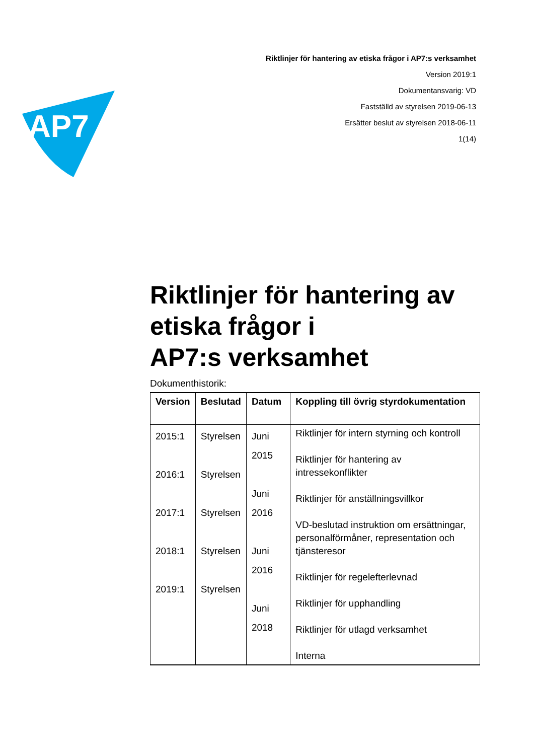Riktlinjer för hantering av etiska frågor i AP7:s verksamhet
Version 2019:1
Dokumentansvarig: VD
Fastställd av styrelsen 2019-06-13
Ersätter beslut av styrelsen 2018-06-11
1(14)
AP7
Riktlinjer för hantering av etiska frågor i
AP7:s verksamhet
Dokumenthistorik:
| Version | Beslutad | Datum | Koppling till övrig styrdokumentation |
| --- | --- | --- | --- |
| 2015:1 2016:1 2017:1 2018:1 2019:1 | Styrelsen Styrelsen Styrelsen Styrelsen Styrelsen | Juni 2015 Juni 2016 Juni 2016 Juni 2018 | Riktlinjer för intern styrning och kontroll Riktlinjer för hantering av intressekonflikter Riktlinjer för anställningsvillkor VD-beslutad instruktion om ersättningar, personalförmåner, representation och tjänsteresor Riktlinjer för regelefterlevnad Riktlinjer för upphandling Riktlinjer för utlagd verksamhet Interna |